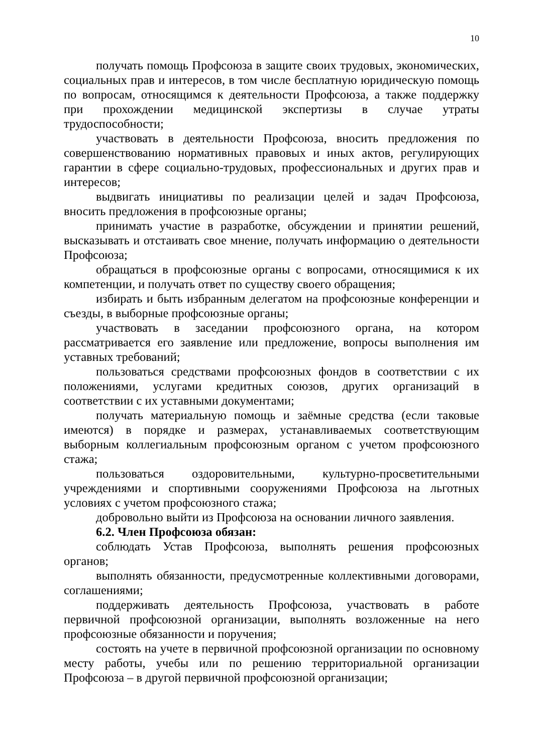10
получать помощь Профсоюза в защите своих трудовых, экономических, социальных прав и интересов, в том числе бесплатную юридическую помощь по вопросам, относящимся к деятельности Профсоюза, а также поддержку при прохождении медицинской экспертизы в случае утраты трудоспособности;
участвовать в деятельности Профсоюза, вносить предложения по совершенствованию нормативных правовых и иных актов, регулирующих гарантии в сфере социально-трудовых, профессиональных и других прав и интересов;
выдвигать инициативы по реализации целей и задач Профсоюза, вносить предложения в профсоюзные органы;
принимать участие в разработке, обсуждении и принятии решений, высказывать и отстаивать свое мнение, получать информацию о деятельности Профсоюза;
обращаться в профсоюзные органы с вопросами, относящимися к их компетенции, и получать ответ по существу своего обращения;
избирать и быть избранным делегатом на профсоюзные конференции и съезды, в выборные профсоюзные органы;
участвовать в заседании профсоюзного органа, на котором рассматривается его заявление или предложение, вопросы выполнения им уставных требований;
пользоваться средствами профсоюзных фондов в соответствии с их положениями, услугами кредитных союзов, других организаций в соответствии с их уставными документами;
получать материальную помощь и заёмные средства (если таковые имеются) в порядке и размерах, устанавливаемых соответствующим выборным коллегиальным профсоюзным органом с учетом профсоюзного стажа;
пользоваться оздоровительными, культурно-просветительными учреждениями и спортивными сооружениями Профсоюза на льготных условиях с учетом профсоюзного стажа;
добровольно выйти из Профсоюза на основании личного заявления.
6.2. Член Профсоюза обязан:
соблюдать Устав Профсоюза, выполнять решения профсоюзных органов;
выполнять обязанности, предусмотренные коллективными договорами, соглашениями;
поддерживать деятельность Профсоюза, участвовать в работе первичной профсоюзной организации, выполнять возложенные на него профсоюзные обязанности и поручения;
состоять на учете в первичной профсоюзной организации по основному месту работы, учебы или по решению территориальной организации Профсоюза – в другой первичной профсоюзной организации;